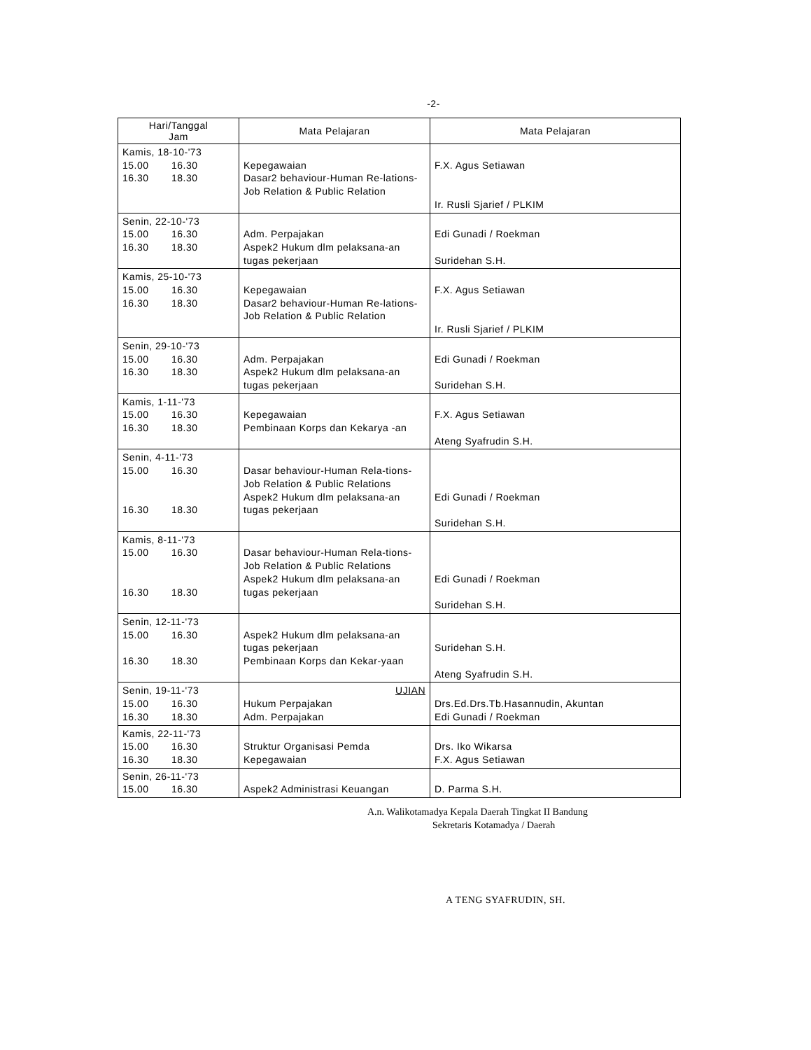-2-
| Hari/Tanggal Jam | Mata Pelajaran | Mata Pelajaran |
| --- | --- | --- |
| Kamis, 18-10-'73 15.00 16.30 16.30 18.30 | Kepegawaian Dasar2 behaviour-Human Re-lations-Job Relation & Public Relation | F.X. Agus Setiawan Ir. Rusli Sjarief / PLKIM |
| Senin, 22-10-'73 15.00 16.30 16.30 18.30 | Adm. Perpajakan Aspek2 Hukum dlm pelaksana-an tugas pekerjaan | Edi Gunadi / Roekman Suridehan S.H. |
| Kamis, 25-10-'73 15.00 16.30 16.30 18.30 | Kepegawaian Dasar2 behaviour-Human Re-lations-Job Relation & Public Relation | F.X. Agus Setiawan Ir. Rusli Sjarief / PLKIM |
| Senin, 29-10-'73 15.00 16.30 16.30 18.30 | Adm. Perpajakan Aspek2 Hukum dlm pelaksana-an tugas pekerjaan | Edi Gunadi / Roekman Suridehan S.H. |
| Kamis, 1-11-'73 15.00 16.30 16.30 18.30 | Kepegawaian Pembinaan Korps dan Kekarya -an | F.X. Agus Setiawan Ateng Syafrudin S.H. |
| Senin, 4-11-'73 15.00 16.30 16.30 18.30 | Dasar behaviour-Human Rela-tions-Job Relation & Public Relations Aspek2 Hukum dlm pelaksana-an tugas pekerjaan | Edi Gunadi / Roekman Suridehan S.H. |
| Kamis, 8-11-'73 15.00 16.30 16.30 18.30 | Dasar behaviour-Human Rela-tions-Job Relation & Public Relations Aspek2 Hukum dlm pelaksana-an tugas pekerjaan | Edi Gunadi / Roekman Suridehan S.H. |
| Senin, 12-11-'73 15.00 16.30 16.30 18.30 | Aspek2 Hukum dlm pelaksana-an tugas pekerjaan Pembinaan Korps dan Kekar-yaan | Suridehan S.H. Ateng Syafrudin S.H. |
| Senin, 19-11-'73 15.00 16.30 16.30 18.30 | UJIAN Hukum Perpajakan Adm. Perpajakan | Drs.Ed.Drs.Tb.Hasannudin, Akuntan Edi Gunadi / Roekman |
| Kamis, 22-11-'73 15.00 16.30 16.30 18.30 | Struktur Organisasi Pemda Kepegawaian | Drs. Iko Wikarsa F.X. Agus Setiawan |
| Senin, 26-11-'73 15.00 16.30 | Aspek2 Administrasi Keuangan | D. Parma S.H. |
A.n. Walikotamadya Kepala Daerah Tingkat II Bandung
Sekretaris Kotamadya / Daerah
A TENG SYAFRUDIN, SH.